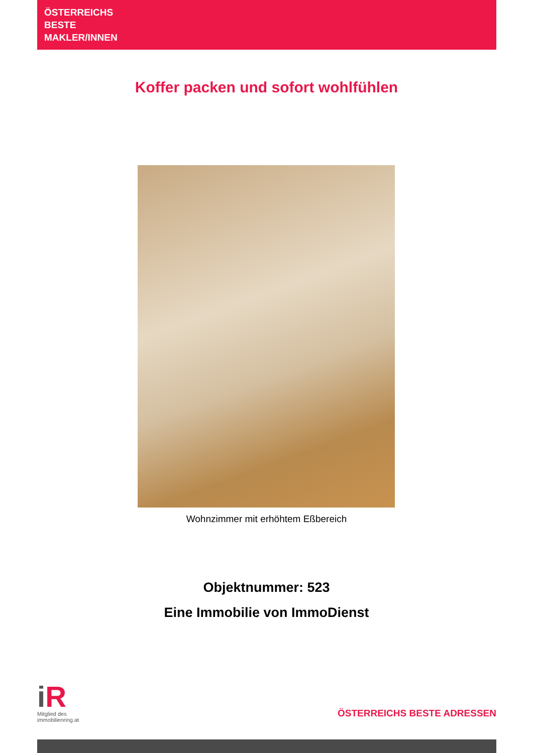ÖSTERREICHS
BESTE
MAKLER/INNEN
Koffer packen und sofort wohlfühlen
Wohnzimmer mit erhöhtem Eßbereich
Objektnummer: 523
Eine Immobilie von ImmoDienst
i R
Mitglied des
immobilienring.at
ÖSTERREICHS BESTE ADRESSEN